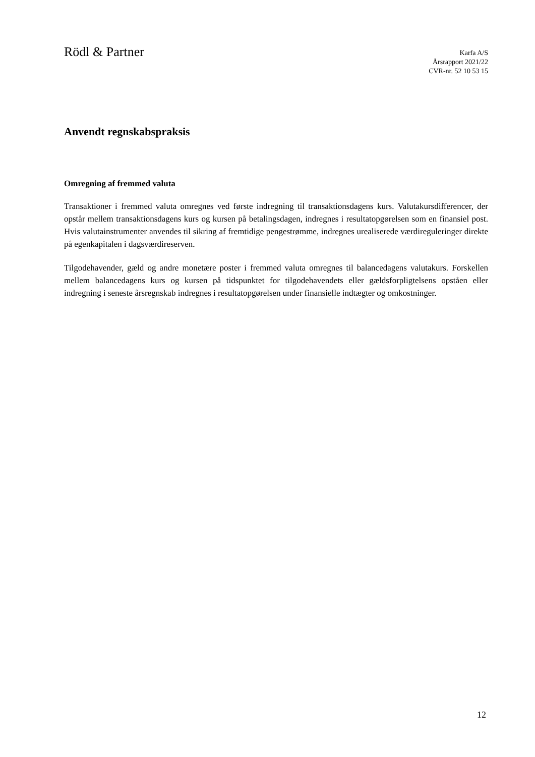Rödl & Partner
Karfa A/S
Årsrapport 2021/22
CVR-nr. 52 10 53 15
Anvendt regnskabspraksis
Omregning af fremmed valuta
Transaktioner i fremmed valuta omregnes ved første indregning til transaktionsdagens kurs. Valutakursdifferencer, der opstår mellem transaktionsdagens kurs og kursen på betalingsdagen, indregnes i resultatopgørelsen som en finansiel post. Hvis valutainstrumenter anvendes til sikring af fremtidige pengestrømme, indregnes urealiserede værdireguleringer direkte på egenkapitalen i dagsværdireserven.
Tilgodehavender, gæld og andre monetære poster i fremmed valuta omregnes til balancedagens valutakurs. Forskellen mellem balancedagens kurs og kursen på tidspunktet for tilgodehavendets eller gældsforpligtelsens opståen eller indregning i seneste årsregnskab indregnes i resultatopgørelsen under finansielle indtægter og omkostninger.
12